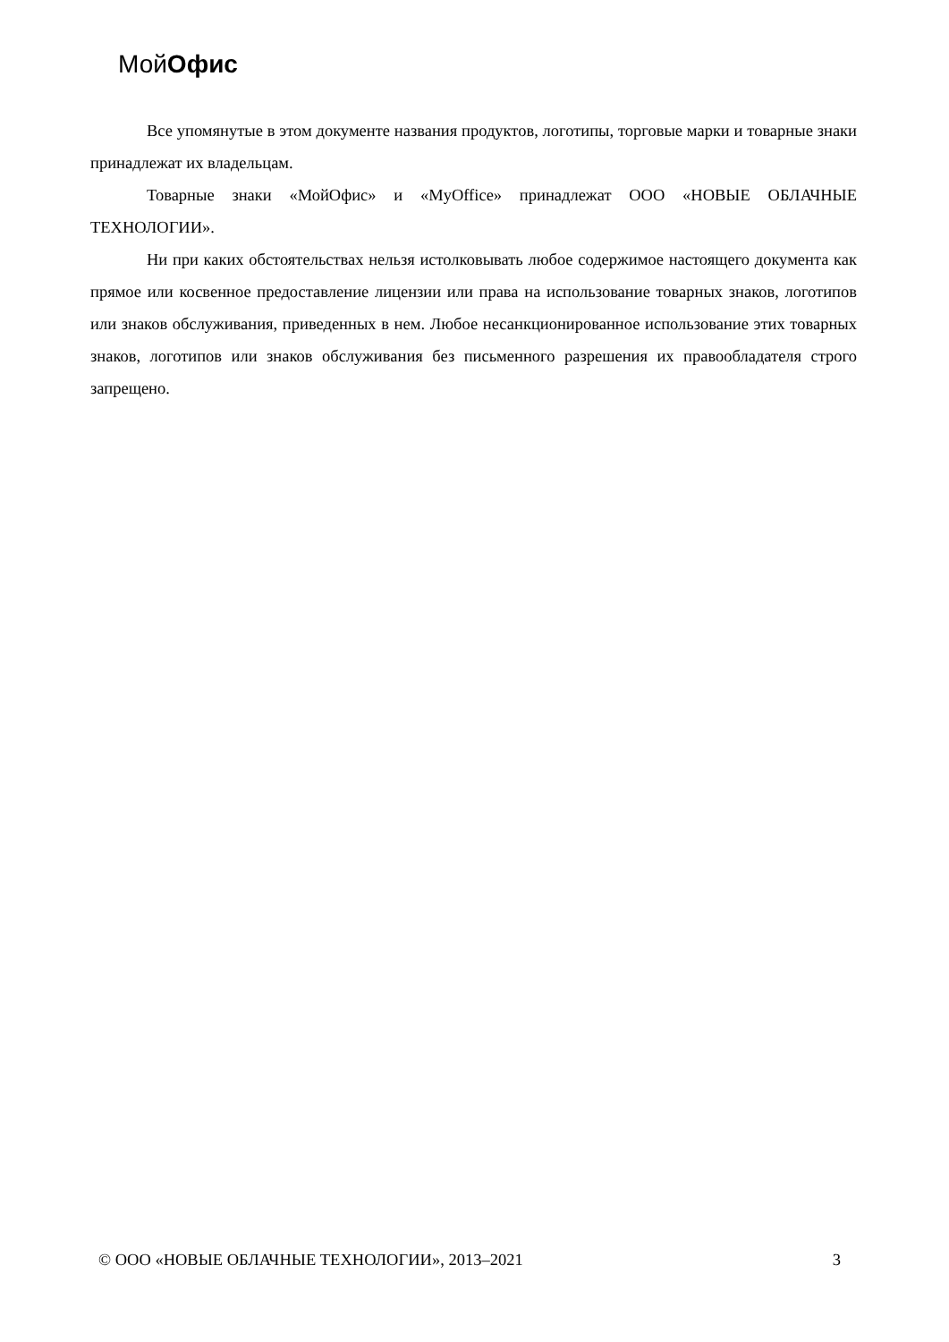МойОфис
Все упомянутые в этом документе названия продуктов, логотипы, торговые марки и товарные знаки принадлежат их владельцам.
Товарные знаки «МойОфис» и «MyOffice» принадлежат ООО «НОВЫЕ ОБЛАЧНЫЕ ТЕХНОЛОГИИ».
Ни при каких обстоятельствах нельзя истолковывать любое содержимое настоящего документа как прямое или косвенное предоставление лицензии или права на использование товарных знаков, логотипов или знаков обслуживания, приведенных в нем. Любое несанкционированное использование этих товарных знаков, логотипов или знаков обслуживания без письменного разрешения их правообладателя строго запрещено.
© ООО «НОВЫЕ ОБЛАЧНЫЕ ТЕХНОЛОГИИ», 2013–2021 3